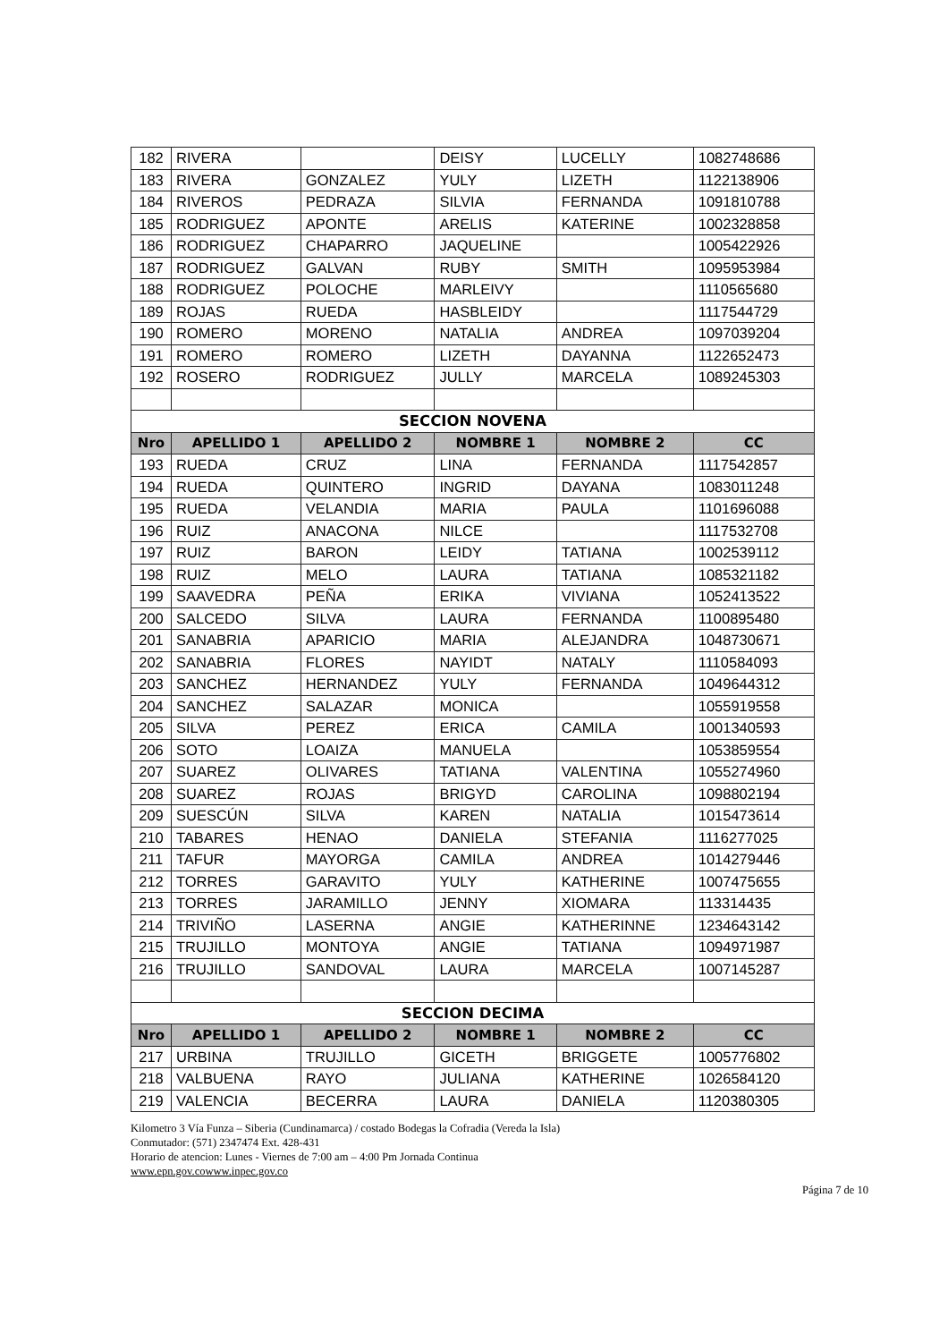| 182 | RIVERA | | DEISY | LUCELLY | 1082748686 |
| 183 | RIVERA | GONZALEZ | YULY | LIZETH | 1122138906 |
| 184 | RIVEROS | PEDRAZA | SILVIA | FERNANDA | 1091810788 |
| 185 | RODRIGUEZ | APONTE | ARELIS | KATERINE | 1002328858 |
| 186 | RODRIGUEZ | CHAPARRO | JAQUELINE | | 1005422926 |
| 187 | RODRIGUEZ | GALVAN | RUBY | SMITH | 1095953984 |
| 188 | RODRIGUEZ | POLOCHE | MARLEIVY | | 1110565680 |
| 189 | ROJAS | RUEDA | HASBLEIDY | | 1117544729 |
| 190 | ROMERO | MORENO | NATALIA | ANDREA | 1097039204 |
| 191 | ROMERO | ROMERO | LIZETH | DAYANNA | 1122652473 |
| 192 | ROSERO | RODRIGUEZ | JULLY | MARCELA | 1089245303 |
| SECCION NOVENA | | | | | |
| Nro | APELLIDO 1 | APELLIDO 2 | NOMBRE 1 | NOMBRE 2 | CC |
| 193 | RUEDA | CRUZ | LINA | FERNANDA | 1117542857 |
| 194 | RUEDA | QUINTERO | INGRID | DAYANA | 1083011248 |
| 195 | RUEDA | VELANDIA | MARIA | PAULA | 1101696088 |
| 196 | RUIZ | ANACONA | NILCE | | 1117532708 |
| 197 | RUIZ | BARON | LEIDY | TATIANA | 1002539112 |
| 198 | RUIZ | MELO | LAURA | TATIANA | 1085321182 |
| 199 | SAAVEDRA | PEÑA | ERIKA | VIVIANA | 1052413522 |
| 200 | SALCEDO | SILVA | LAURA | FERNANDA | 1100895480 |
| 201 | SANABRIA | APARICIO | MARIA | ALEJANDRA | 1048730671 |
| 202 | SANABRIA | FLORES | NAYIDT | NATALY | 1110584093 |
| 203 | SANCHEZ | HERNANDEZ | YULY | FERNANDA | 1049644312 |
| 204 | SANCHEZ | SALAZAR | MONICA | | 1055919558 |
| 205 | SILVA | PEREZ | ERICA | CAMILA | 1001340593 |
| 206 | SOTO | LOAIZA | MANUELA | | 1053859554 |
| 207 | SUAREZ | OLIVARES | TATIANA | VALENTINA | 1055274960 |
| 208 | SUAREZ | ROJAS | BRIGYD | CAROLINA | 1098802194 |
| 209 | SUESCÚN | SILVA | KAREN | NATALIA | 1015473614 |
| 210 | TABARES | HENAO | DANIELA | STEFANIA | 1116277025 |
| 211 | TAFUR | MAYORGA | CAMILA | ANDREA | 1014279446 |
| 212 | TORRES | GARAVITO | YULY | KATHERINE | 1007475655 |
| 213 | TORRES | JARAMILLO | JENNY | XIOMARA | 113314435 |
| 214 | TRIVIÑO | LASERNA | ANGIE | KATHERINNE | 1234643142 |
| 215 | TRUJILLO | MONTOYA | ANGIE | TATIANA | 1094971987 |
| 216 | TRUJILLO | SANDOVAL | LAURA | MARCELA | 1007145287 |
| SECCION DECIMA | | | | | |
| Nro | APELLIDO 1 | APELLIDO 2 | NOMBRE 1 | NOMBRE 2 | CC |
| 217 | URBINA | TRUJILLO | GICETH | BRIGGETE | 1005776802 |
| 218 | VALBUENA | RAYO | JULIANA | KATHERINE | 1026584120 |
| 219 | VALENCIA | BECERRA | LAURA | DANIELA | 1120380305 |
Kilometro 3 Vía Funza – Siberia (Cundinamarca) / costado Bodegas la Cofradia (Vereda la Isla)
Conmutador: (571) 2347474 Ext. 428-431
Horario de atencion: Lunes - Viernes de 7:00 am – 4:00 Pm Jornada Continua
www.epn.gov.cowww.inpec.gov.co
Página 7 de 10